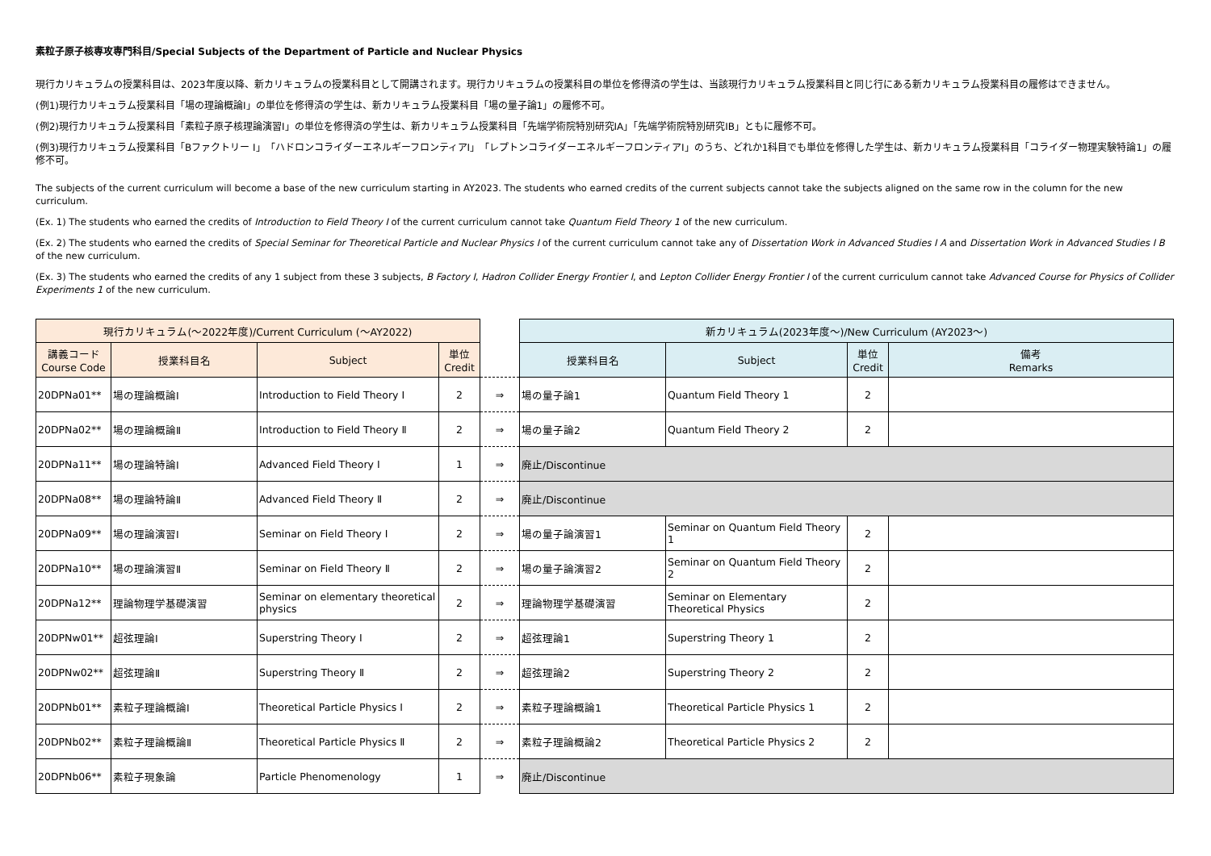素粒子原子核専攻専門科目/Special Subjects of the Department of Particle and Nuclear Physics
現行カリキュラムの授業科目は、2023年度以降、新カリキュラムの授業科目として開講されます。現行カリキュラムの授業科目の単位を修得済の学生は、当該現行カリキュラム授業科目と同じ行にある新カリキュラム授業科目の履修はできません。
(例1)現行カリキュラム授業科目「場の理論概論Ⅰ」の単位を修得済の学生は、新カリキュラム授業科目「場の量子論1」の履修不可。
(例2)現行カリキュラム授業科目「素粒子原子核理論演習Ⅰ」の単位を修得済の学生は、新カリキュラム授業科目「先端学術院特別研究ⅠA」「先端学術院特別研究ⅠB」ともに履修不可。
(例3)現行カリキュラム授業科目「Bファクトリー Ⅰ」「ハドロンコライダーエネルギーフロンティアⅠ」「レプトンコライダーエネルギーフロンティアⅠ」のうち、どれか1科目でも単位を修得した学生は、新カリキュラム授業科目「コライダー物理実験特論1」の履修不可。
The subjects of the current curriculum will become a base of the new curriculum starting in AY2023. The students who earned credits of the current subjects cannot take the subjects aligned on the same row in the column for the new curriculum.
(Ex. 1) The students who earned the credits of Introduction to Field Theory Ⅰ of the current curriculum cannot take Quantum Field Theory 1 of the new curriculum.
(Ex. 2) The students who earned the credits of Special Seminar for Theoretical Particle and Nuclear Physics Ⅰ of the current curriculum cannot take any of Dissertation Work in Advanced Studies I A and Dissertation Work in Advanced Studies I B of the new curriculum.
(Ex. 3) The students who earned the credits of any 1 subject from these 3 subjects, B Factory Ⅰ, Hadron Collider Energy Frontier I, and Lepton Collider Energy Frontier I of the current curriculum cannot take Advanced Course for Physics of Collider Experiments 1 of the new curriculum.
| 現行カリキュラム(～2022年度)/Current Curriculum (～AY2022) | | | | | 新カリキュラム(2023年度～)/New Curriculum (AY2023～) | | | |
| --- | --- | --- | --- | --- | --- | --- | --- | --- |
| 講義コード Course Code | 授業科目名 | Subject | 単位 Credit | | 授業科目名 | Subject | 単位 Credit | 備考 Remarks |
| 20DPNa01** | 場の理論概論Ⅰ | Introduction to Field Theory Ⅰ | 2 | ⇒ | 場の量子論1 | Quantum Field Theory 1 | 2 | |
| 20DPNa02** | 場の理論概論Ⅱ | Introduction to Field Theory Ⅱ | 2 | ⇒ | 場の量子論2 | Quantum Field Theory 2 | 2 | |
| 20DPNa11** | 場の理論特論Ⅰ | Advanced Field Theory Ⅰ | 1 | ⇒ | 廃止/Discontinue | | | |
| 20DPNa08** | 場の理論特論Ⅱ | Advanced Field Theory Ⅱ | 2 | ⇒ | 廃止/Discontinue | | | |
| 20DPNa09** | 場の理論演習Ⅰ | Seminar on Field Theory Ⅰ | 2 | ⇒ | 場の量子論演習1 | Seminar on Quantum Field Theory 1 | 2 | |
| 20DPNa10** | 場の理論演習Ⅱ | Seminar on Field Theory Ⅱ | 2 | ⇒ | 場の量子論演習2 | Seminar on Quantum Field Theory 2 | 2 | |
| 20DPNa12** | 理論物理学基礎演習 | Seminar on elementary theoretical physics | 2 | ⇒ | 理論物理学基礎演習 | Seminar on Elementary Theoretical Physics | 2 | |
| 20DPNw01** | 超弦理論Ⅰ | Superstring Theory Ⅰ | 2 | ⇒ | 超弦理論1 | Superstring Theory 1 | 2 | |
| 20DPNw02** | 超弦理論Ⅱ | Superstring Theory Ⅱ | 2 | ⇒ | 超弦理論2 | Superstring Theory 2 | 2 | |
| 20DPNb01** | 素粒子理論概論Ⅰ | Theoretical Particle Physics Ⅰ | 2 | ⇒ | 素粒子理論概論1 | Theoretical Particle Physics 1 | 2 | |
| 20DPNb02** | 素粒子理論概論Ⅱ | Theoretical Particle Physics Ⅱ | 2 | ⇒ | 素粒子理論概論2 | Theoretical Particle Physics 2 | 2 | |
| 20DPNb06** | 素粒子現象論 | Particle Phenomenology | 1 | ⇒ | 廃止/Discontinue | | | |